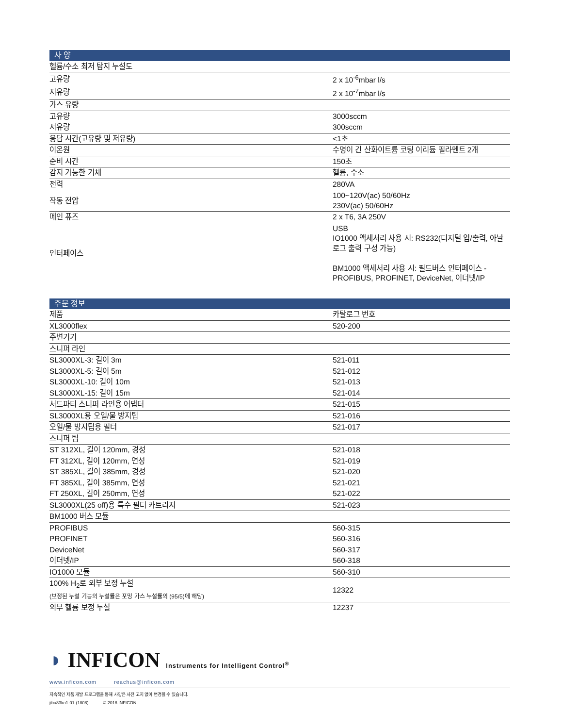| 사 양 | |
| --- | --- |
| 헬륨/수소 최저 탐지 누설도 | |
| 고유량 | 2 x 10<sup>-6</sup>mbar l/s |
| 저유량 | 2 x 10<sup>-7</sup>mbar l/s |
| 가스 유량 | |
| 고유량 | 3000sccm |
| 저유량 | 300sccm |
| 응답 시간(고유량 및 저유량) | <1초 |
| 이온원 | 수명이 긴 산화이트륨 코팅 이리듐 필라멘트 2개 |
| 준비 시간 | 150초 |
| 감지 가능한 기체 | 헬륨, 수소 |
| 전력 | 280VA |
| 작동 전압 | 100~120V(ac) 50/60Hz 230V(ac) 50/60Hz |
| 메인 퓨즈 | 2 x T6, 3A 250V |
| 인터페이스 | USB IO1000 액세서리 사용 시: RS232(디지털 입/출력, 아날로그 출력 구성 가능) BM1000 액세서리 사용 시: 필드버스 인터페이스 - PROFIBUS, PROFINET, DeviceNet, 이더넷/IP |
| 주문 정보 | |
| --- | --- |
| 제품 | 카탈로그 번호 |
| XL3000flex | 520-200 |
| 주변기기 | |
| 스니퍼 라인 | |
| SL3000XL-3: 길이 3m | 521-011 |
| SL3000XL-5: 길이 5m | 521-012 |
| SL3000XL-10: 길이 10m | 521-013 |
| SL3000XL-15: 길이 15m | 521-014 |
| 서드파티 스니퍼 라인용 어댑터 | 521-015 |
| SL3000XL용 오일/물 방지팁 | 521-016 |
| 오일/물 방지팁용 필터 | 521-017 |
| 스니퍼 팁 | |
| ST 312XL, 길이 120mm, 경성 | 521-018 |
| FT 312XL, 길이 120mm, 연성 | 521-019 |
| ST 385XL, 길이 385mm, 경성 | 521-020 |
| FT 385XL, 길이 385mm, 연성 | 521-021 |
| FT 250XL, 길이 250mm, 연성 | 521-022 |
| SL3000XL(25 off)용 특수 필터 카트리지 | 521-023 |
| BM1000 버스 모듈 | |
| PROFIBUS | 560-315 |
| PROFINET | 560-316 |
| DeviceNet | 560-317 |
| 이더넷/IP | 560-318 |
| IO1000 모듈 | 560-310 |
| 100% H<sub>2</sub>로 외부 보정 누설 (보정된 누설 기능의 누설률은 포밍 가스 누설률의 (95/5)에 해당) | 12322 |
| 외부 헬륨 보정 누설 | 12237 |
◗ INFICON Instruments for Intelligent Control<sup>®</sup>
www.inficon.com reachus@inficon.com
지속적인 제품 개발 프로그램을 통해 사양은 사전 고지 없이 변경될 수 있습니다.
jiba83ko1-01-(1808) © 2018 INFICON